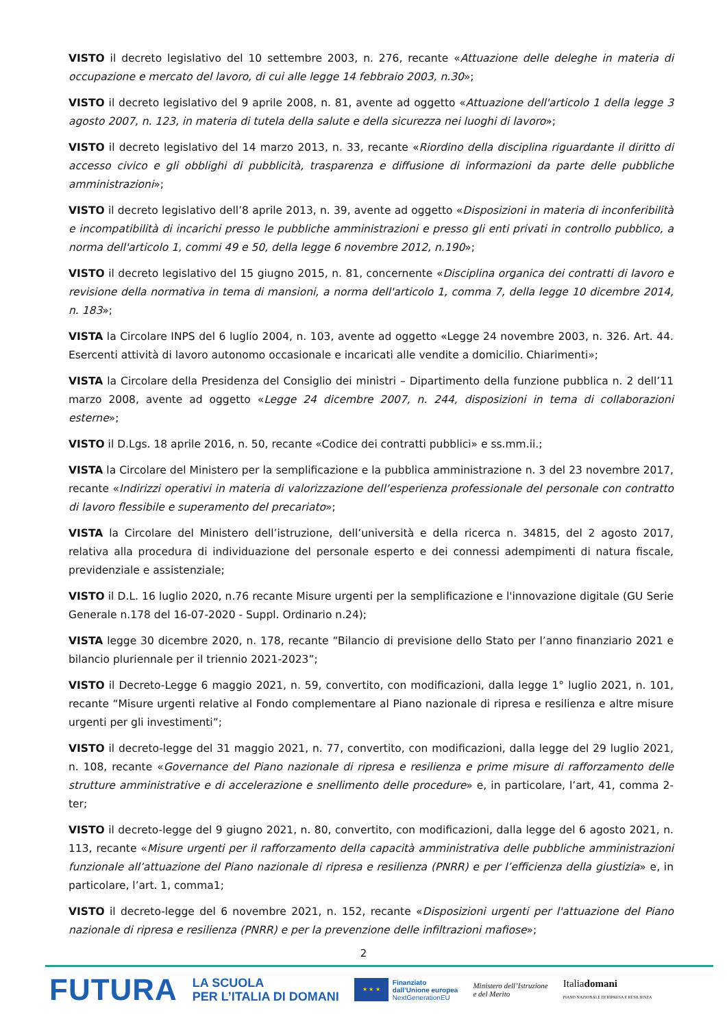VISTO il decreto legislativo del 10 settembre 2003, n. 276, recante «Attuazione delle deleghe in materia di occupazione e mercato del lavoro, di cui alle legge 14 febbraio 2003, n.30»;
VISTO il decreto legislativo del 9 aprile 2008, n. 81, avente ad oggetto «Attuazione dell'articolo 1 della legge 3 agosto 2007, n. 123, in materia di tutela della salute e della sicurezza nei luoghi di lavoro»;
VISTO il decreto legislativo del 14 marzo 2013, n. 33, recante «Riordino della disciplina riguardante il diritto di accesso civico e gli obblighi di pubblicità, trasparenza e diffusione di informazioni da parte delle pubbliche amministrazioni»;
VISTO il decreto legislativo dell’8 aprile 2013, n. 39, avente ad oggetto «Disposizioni in materia di inconferibilità e incompatibilità di incarichi presso le pubbliche amministrazioni e presso gli enti privati in controllo pubblico, a norma dell'articolo 1, commi 49 e 50, della legge 6 novembre 2012, n.190»;
VISTO il decreto legislativo del 15 giugno 2015, n. 81, concernente «Disciplina organica dei contratti di lavoro e revisione della normativa in tema di mansioni, a norma dell'articolo 1, comma 7, della legge 10 dicembre 2014, n. 183»;
VISTA la Circolare INPS del 6 luglio 2004, n. 103, avente ad oggetto «Legge 24 novembre 2003, n. 326. Art. 44. Esercenti attività di lavoro autonomo occasionale e incaricati alle vendite a domicilio. Chiarimenti»;
VISTA la Circolare della Presidenza del Consiglio dei ministri – Dipartimento della funzione pubblica n. 2 dell’11 marzo 2008, avente ad oggetto «Legge 24 dicembre 2007, n. 244, disposizioni in tema di collaborazioni esterne»;
VISTO il D.Lgs. 18 aprile 2016, n. 50, recante «Codice dei contratti pubblici» e ss.mm.ii.;
VISTA la Circolare del Ministero per la semplificazione e la pubblica amministrazione n. 3 del 23 novembre 2017, recante «Indirizzi operativi in materia di valorizzazione dell’esperienza professionale del personale con contratto di lavoro flessibile e superamento del precariato»;
VISTA la Circolare del Ministero dell’istruzione, dell’università e della ricerca n. 34815, del 2 agosto 2017, relativa alla procedura di individuazione del personale esperto e dei connessi adempimenti di natura fiscale, previdenziale e assistenziale;
VISTO il D.L. 16 luglio 2020, n.76 recante Misure urgenti per la semplificazione e l'innovazione digitale (GU Serie Generale n.178 del 16-07-2020 - Suppl. Ordinario n.24);
VISTA legge 30 dicembre 2020, n. 178, recante “Bilancio di previsione dello Stato per l’anno finanziario 2021 e bilancio pluriennale per il triennio 2021-2023”;
VISTO il Decreto-Legge 6 maggio 2021, n. 59, convertito, con modificazioni, dalla legge 1° luglio 2021, n. 101, recante “Misure urgenti relative al Fondo complementare al Piano nazionale di ripresa e resilienza e altre misure urgenti per gli investimenti”;
VISTO il decreto-legge del 31 maggio 2021, n. 77, convertito, con modificazioni, dalla legge del 29 luglio 2021, n. 108, recante «Governance del Piano nazionale di ripresa e resilienza e prime misure di rafforzamento delle strutture amministrative e di accelerazione e snellimento delle procedure» e, in particolare, l’art, 41, comma 2-ter;
VISTO il decreto-legge del 9 giugno 2021, n. 80, convertito, con modificazioni, dalla legge del 6 agosto 2021, n. 113, recante «Misure urgenti per il rafforzamento della capacità amministrativa delle pubbliche amministrazioni funzionale all’attuazione del Piano nazionale di ripresa e resilienza (PNRR) e per l’efficienza della giustizia» e, in particolare, l’art. 1, comma1;
VISTO il decreto-legge del 6 novembre 2021, n. 152, recante «Disposizioni urgenti per l'attuazione del Piano nazionale di ripresa e resilienza (PNRR) e per la prevenzione delle infiltrazioni mafiose»;
2
FUTURA
LA SCUOLA
PER L’ITALIA DI DOMANI
★ ★ ★
Finanziato
dall’Unione europea
NextGenerationEU
Ministero dell’Istruzione
e del Merito
Italiadomani
PIANO NAZIONALE DI RIPRESA E RESILIENZA